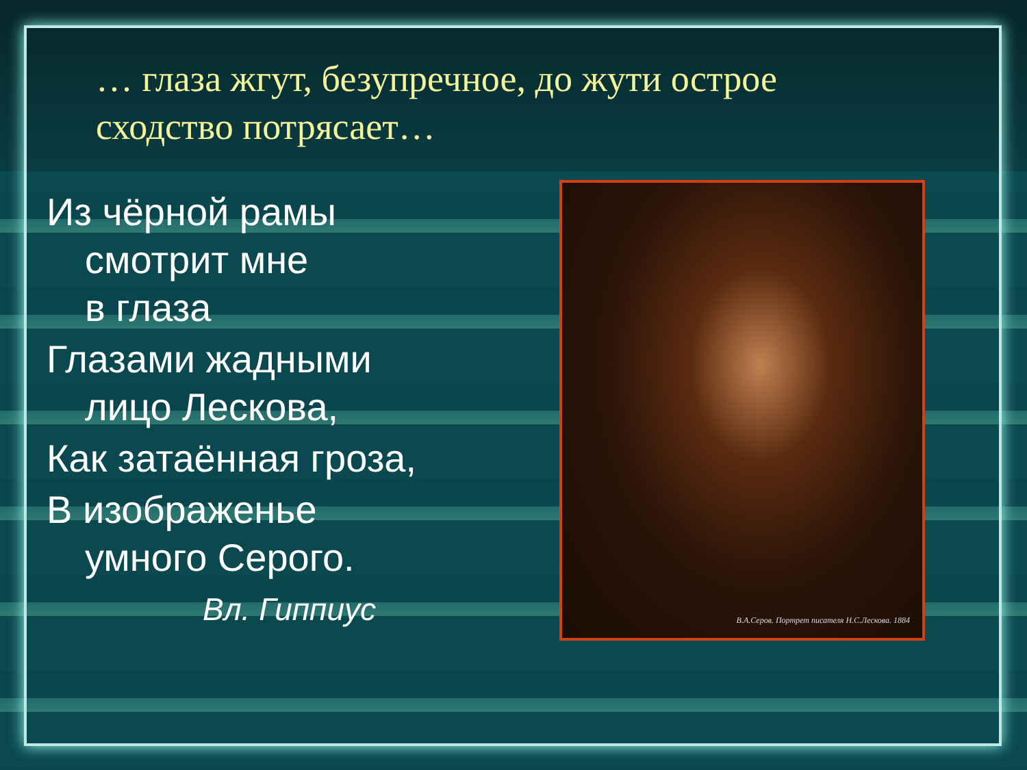… глаза жгут, безупречное, до жути острое сходство потрясает…
Из чёрной рамы
смотрит мне
в глаза
Глазами жадными
лицо Лескова,
Как затаённая гроза,
В изображенье
умного Серого.
Вл. Гиппиус
В.А.Серов. Портрет писателя Н.С.Лескова. 1884